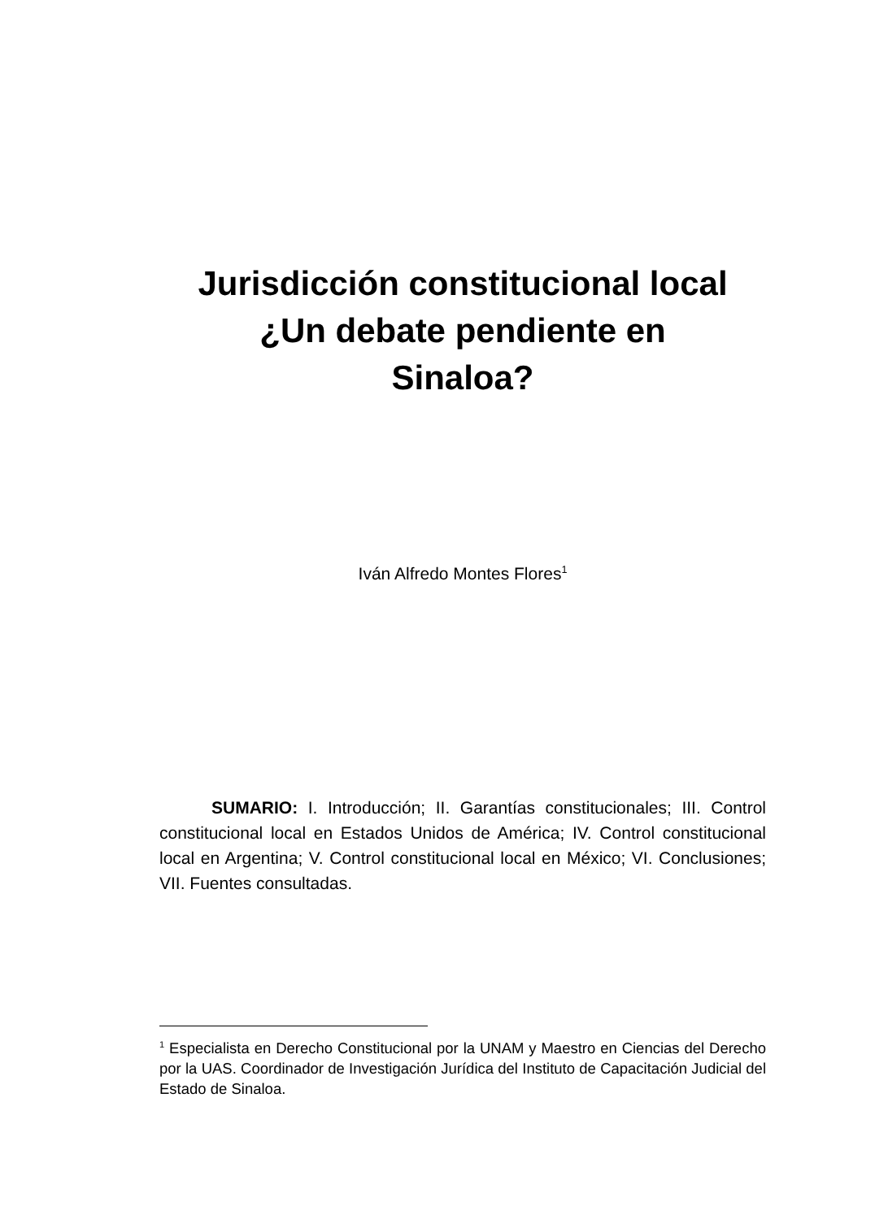Jurisdicción constitucional local
¿Un debate pendiente en
Sinaloa?
Iván Alfredo Montes Flores<sup>1</sup>
SUMARIO: I. Introducción; II. Garantías constitucionales; III. Control constitucional local en Estados Unidos de América; IV. Control constitucional local en Argentina; V. Control constitucional local en México; VI. Conclusiones; VII. Fuentes consultadas.
<sup>1</sup> Especialista en Derecho Constitucional por la UNAM y Maestro en Ciencias del Derecho por la UAS. Coordinador de Investigación Jurídica del Instituto de Capacitación Judicial del Estado de Sinaloa.